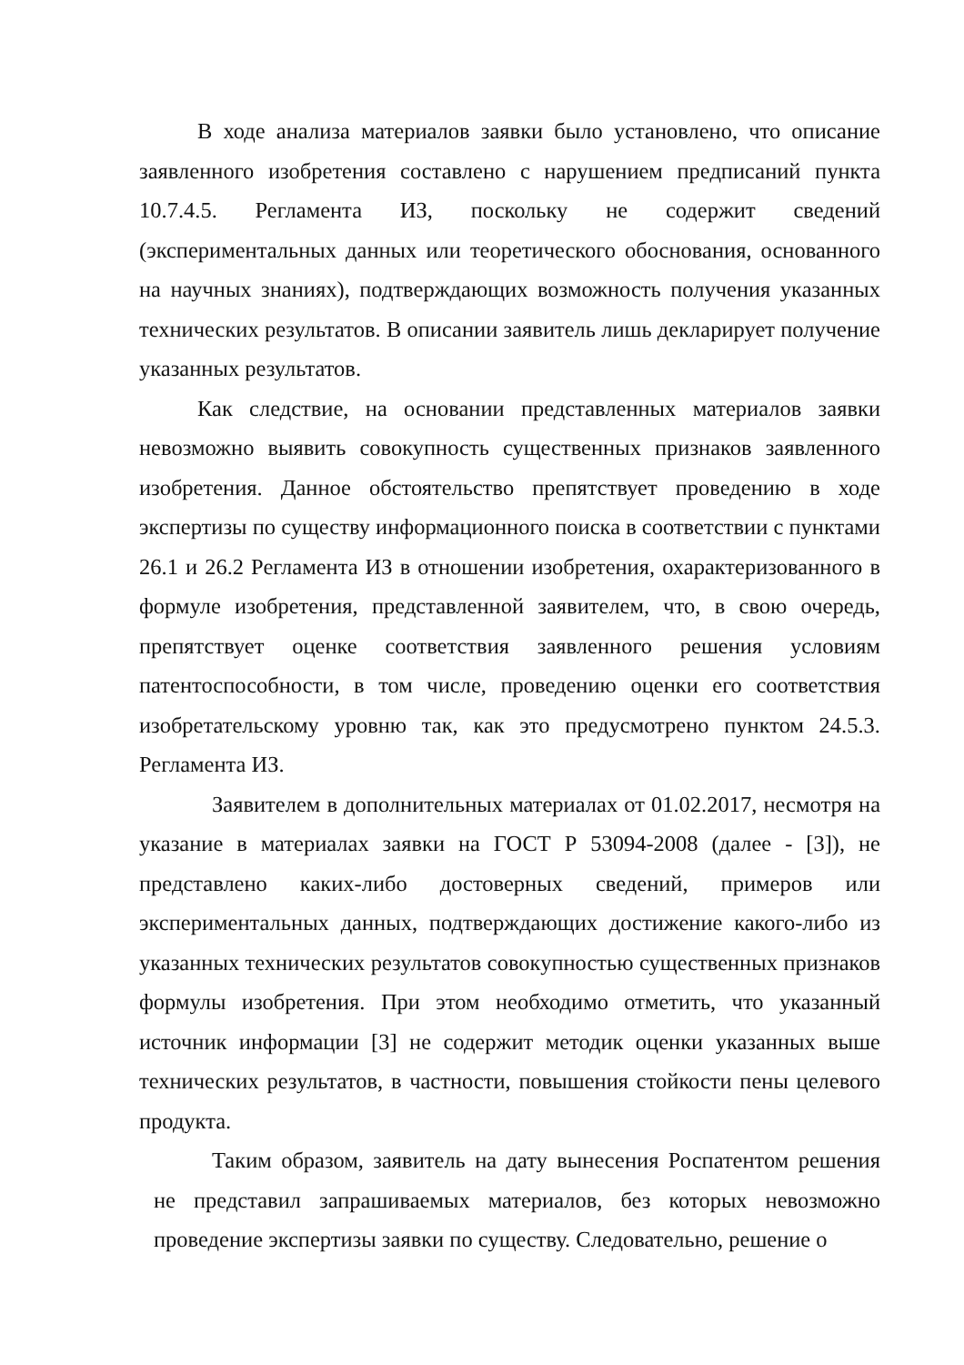В ходе анализа материалов заявки было установлено, что описание заявленного изобретения составлено с нарушением предписаний пункта 10.7.4.5. Регламента ИЗ, поскольку не содержит сведений (экспериментальных данных или теоретического обоснования, основанного на научных знаниях), подтверждающих возможность получения указанных технических результатов. В описании заявитель лишь декларирует получение указанных результатов.
Как следствие, на основании представленных материалов заявки невозможно выявить совокупность существенных признаков заявленного изобретения. Данное обстоятельство препятствует проведению в ходе экспертизы по существу информационного поиска в соответствии с пунктами 26.1 и 26.2 Регламента ИЗ в отношении изобретения, охарактеризованного в формуле изобретения, представленной заявителем, что, в свою очередь, препятствует оценке соответствия заявленного решения условиям патентоспособности, в том числе, проведению оценки его соответствия изобретательскому уровню так, как это предусмотрено пунктом 24.5.3. Регламента ИЗ.
Заявителем в дополнительных материалах от 01.02.2017, несмотря на указание в материалах заявки на ГОСТ Р 53094-2008 (далее - [3]), не представлено каких-либо достоверных сведений, примеров или экспериментальных данных, подтверждающих достижение какого-либо из указанных технических результатов совокупностью существенных признаков формулы изобретения. При этом необходимо отметить, что указанный источник информации [3] не содержит методик оценки указанных выше технических результатов, в частности, повышения стойкости пены целевого продукта.
Таким образом, заявитель на дату вынесения Роспатентом решения не представил запрашиваемых материалов, без которых невозможно проведение экспертизы заявки по существу. Следовательно, решение о